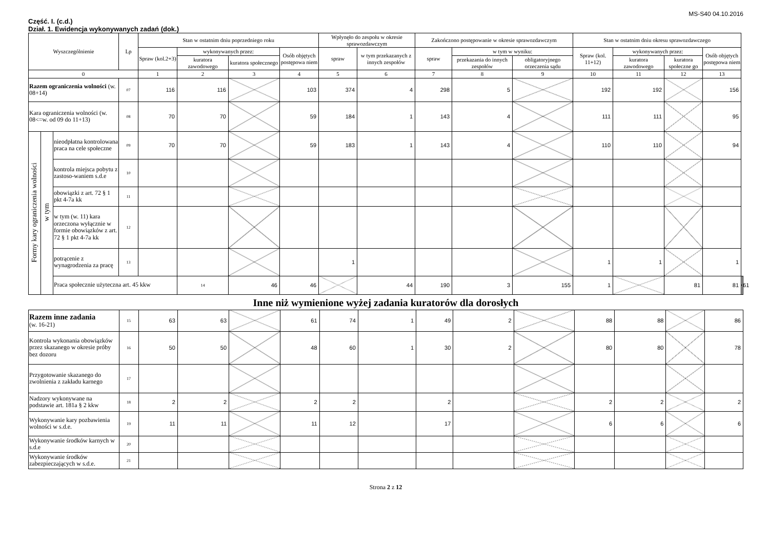MS-S40 04.10.2016
Część. I. (c.d.)
Dział. 1. Ewidencja wykonywanych zadań (dok.)
| Wyszczególnienie | | | Lp | Stan w ostatnim dniu poprzedniego roku | | | | Wpłynęło do zespołu w okresie sprawozdawczym | | Zakończono postępowanie w okresie sprawozdawczym | | | Stan w ostatnim dniu okresu sprawozdawczego | | | | | |
| --- | --- | --- | --- | --- | --- | --- | --- | --- | --- | --- | --- | --- | --- | --- | --- | --- | --- | --- |
| | | | | Spraw (kol.2+3) | wykonywanych przez: | | Osób objętych postępowa niem | spraw | w tym przekazanych z innych zespołów | spraw | w tym w wyniku: | | Spraw (kol. 11+12) | wykonywanych przez: | | Osób objętych postępowa niem | | |
| | | | | | kuratora zawodowego | kuratora społecznego | | | | | przekazania do innych zespołów | obligatoryjnego orzeczenia sądu | | kuratora zawodowego | kuratora społeczne go | | | |
| 0 | | | | 1 | 2 | 3 | 4 | 5 | 6 | 7 | 8 | 9 | 10 | 11 | 12 | 13 | | |
| Razem ograniczenia wolności (w. 08+14) | | | 07 | 116 | 116 | | 103 | 374 | 4 | 298 | 5 | | 192 | 192 | | 156 | | |
| Kara ograniczenia wolności (w. 08<=w. od 09 do 11+13) | | | 08 | 70 | 70 | | 59 | 184 | 1 | 143 | 4 | | 111 | 111 | | 95 | | |
| Formy kary ograniczenia wolności | w tym | nieodpłatna kontrolowana praca na cele społeczne | 09 | 70 | 70 | | 59 | 183 | 1 | 143 | 4 | | 110 | 110 | | 94 | | |
| | | kontrola miejsca pobytu z zastoso-waniem s.d.e | 10 | | | | | | | | | | | | | | | |
| | | obowiązki z art. 72 § 1 pkt 4-7a kk | 11 | | | | | | | | | | | | | | | |
| | | w tym (w. 11) kara orzeczona wyłącznie w formie obowiązków z art. 72 § 1 pkt 4-7a kk | 12 | | | | | | | | | | | | | | | |
| | | potrącenie z wynagrodzenia za pracę | 13 | | | | | 1 | | | | | 1 | 1 | | 1 | | |
| | | Praca społecznie użyteczna art. 45 kkw | | | 14 | 46 | 46 | | 44 | 190 | 3 | 155 | 1 | | 81 | 81 | | 61 |
Inne niż wymienione wyżej zadania kuratorów dla dorosłych
| Razem inne zadania (w. 16-21) | 15 | 63 | 63 | | 61 | 74 | 1 | 49 | 2 | | 88 | 88 | | 86 |
| Kontrola wykonania obowiązków przez skazanego w okresie próby bez dozoru | 16 | 50 | 50 | | 48 | 60 | 1 | 30 | 2 | | 80 | 80 | | 78 |
| Przygotowanie skazanego do zwolnienia z zakładu karnego | 17 | | | | | | | | | | | | | |
| Nadzory wykonywane na podstawie art. 181a § 2 kkw | 18 | 2 | 2 | | 2 | 2 | | 2 | | | 2 | 2 | | 2 |
| Wykonywanie kary pozbawienia wolności w s.d.e. | 19 | 11 | 11 | | 11 | 12 | | 17 | | | 6 | 6 | | 6 |
| Wykonywanie środków karnych w s.d.e | 20 | | | | | | | | | | | | | |
| Wykonywanie środków zabezpieczających w s.d.e. | 21 | | | | | | | | | | | | | |
Strona 2 z 12